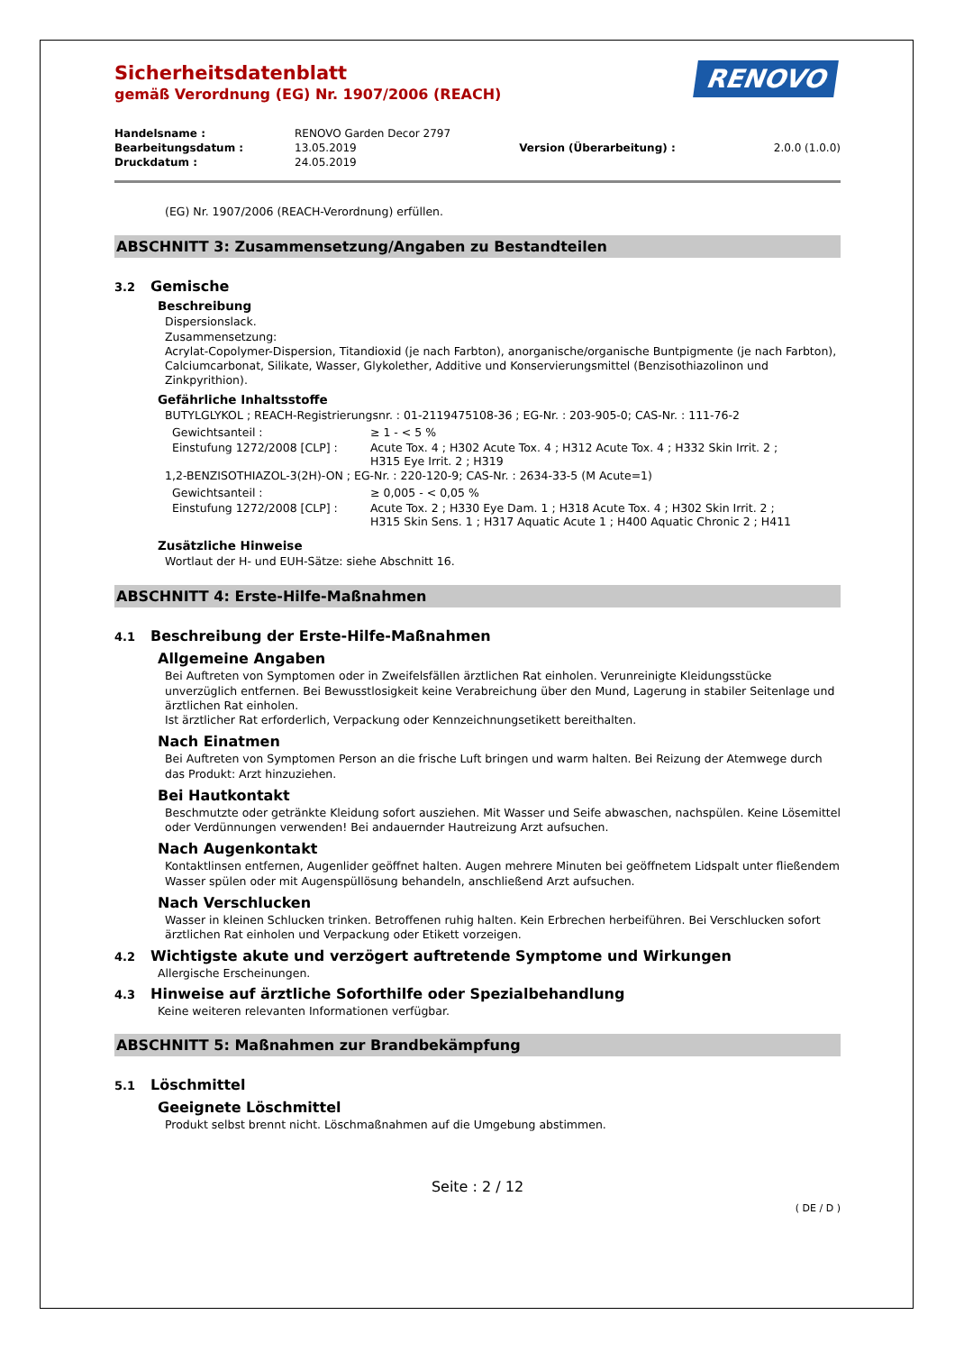Sicherheitsdatenblatt
gemäß Verordnung (EG) Nr. 1907/2006 (REACH)
RENOVO
| Handelsname : | RENOVO Garden Decor 2797 | | |
| Bearbeitungsdatum : | 13.05.2019 | Version (Überarbeitung) : | 2.0.0 (1.0.0) |
| Druckdatum : | 24.05.2019 | | |
(EG) Nr. 1907/2006 (REACH-Verordnung) erfüllen.
ABSCHNITT 3: Zusammensetzung/Angaben zu Bestandteilen
3.2 Gemische
Beschreibung
Dispersionslack.
Zusammensetzung:
Acrylat-Copolymer-Dispersion, Titandioxid (je nach Farbton), anorganische/organische Buntpigmente (je nach Farbton), Calciumcarbonat, Silikate, Wasser, Glykolether, Additive und Konservierungsmittel (Benzisothiazolinon und Zinkpyrithion).
Gefährliche Inhaltsstoffe
BUTYLGLYKOL ; REACH-Registrierungsnr. : 01-2119475108-36 ; EG-Nr. : 203-905-0; CAS-Nr. : 111-76-2
| Gewichtsanteil : | ≥ 1 - < 5 % |
| Einstufung 1272/2008 [CLP] : | Acute Tox. 4 ; H302 Acute Tox. 4 ; H312 Acute Tox. 4 ; H332 Skin Irrit. 2 ; H315 Eye Irrit. 2 ; H319 |
1,2-BENZISOTHIAZOL-3(2H)-ON ; EG-Nr. : 220-120-9; CAS-Nr. : 2634-33-5 (M Acute=1)
| Gewichtsanteil : | ≥ 0,005 - < 0,05 % |
| Einstufung 1272/2008 [CLP] : | Acute Tox. 2 ; H330 Eye Dam. 1 ; H318 Acute Tox. 4 ; H302 Skin Irrit. 2 ; H315 Skin Sens. 1 ; H317 Aquatic Acute 1 ; H400 Aquatic Chronic 2 ; H411 |
Zusätzliche Hinweise
Wortlaut der H- und EUH-Sätze: siehe Abschnitt 16.
ABSCHNITT 4: Erste-Hilfe-Maßnahmen
4.1 Beschreibung der Erste-Hilfe-Maßnahmen
Allgemeine Angaben
Bei Auftreten von Symptomen oder in Zweifelsfällen ärztlichen Rat einholen. Verunreinigte Kleidungsstücke unverzüglich entfernen. Bei Bewusstlosigkeit keine Verabreichung über den Mund, Lagerung in stabiler Seitenlage und ärztlichen Rat einholen.
Ist ärztlicher Rat erforderlich, Verpackung oder Kennzeichnungsetikett bereithalten.
Nach Einatmen
Bei Auftreten von Symptomen Person an die frische Luft bringen und warm halten. Bei Reizung der Atemwege durch das Produkt: Arzt hinzuziehen.
Bei Hautkontakt
Beschmutzte oder getränkte Kleidung sofort ausziehen. Mit Wasser und Seife abwaschen, nachspülen. Keine Lösemittel oder Verdünnungen verwenden! Bei andauernder Hautreizung Arzt aufsuchen.
Nach Augenkontakt
Kontaktlinsen entfernen, Augenlider geöffnet halten. Augen mehrere Minuten bei geöffnetem Lidspalt unter fließendem Wasser spülen oder mit Augenspüllösung behandeln, anschließend Arzt aufsuchen.
Nach Verschlucken
Wasser in kleinen Schlucken trinken. Betroffenen ruhig halten. Kein Erbrechen herbeiführen. Bei Verschlucken sofort ärztlichen Rat einholen und Verpackung oder Etikett vorzeigen.
4.2 Wichtigste akute und verzögert auftretende Symptome und Wirkungen
Allergische Erscheinungen.
4.3 Hinweise auf ärztliche Soforthilfe oder Spezialbehandlung
Keine weiteren relevanten Informationen verfügbar.
ABSCHNITT 5: Maßnahmen zur Brandbekämpfung
5.1 Löschmittel
Geeignete Löschmittel
Produkt selbst brennt nicht. Löschmaßnahmen auf die Umgebung abstimmen.
Seite : 2 / 12
( DE / D )